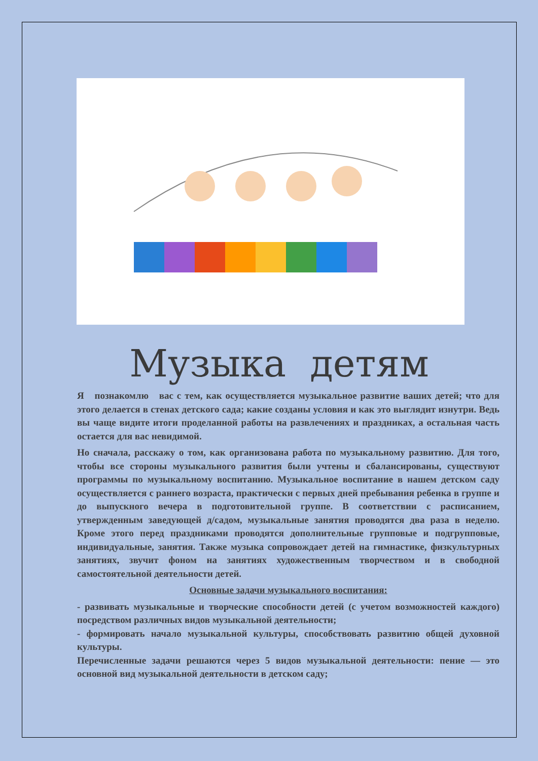Музыка детям
Я познакомлю вас с тем, как осуществляется музыкальное развитие ваших детей; что для этого делается в стенах детского сада; какие созданы условия и как это выглядит изнутри. Ведь вы чаще видите итоги проделанной работы на развлечениях и праздниках, а остальная часть остается для вас невидимой.
Но сначала, расскажу о том, как организована работа по музыкальному развитию. Для того, чтобы все стороны музыкального развития были учтены и сбалансированы, существуют программы по музыкальному воспитанию. Музыкальное воспитание в нашем детском саду осуществляется с раннего возраста, практически с первых дней пребывания ребенка в группе и до выпускного вечера в подготовительной группе. В соответствии с расписанием, утвержденным заведующей д/садом, музыкальные занятия проводятся два раза в неделю. Кроме этого перед праздниками проводятся дополнительные групповые и подгрупповые, индивидуальные, занятия. Также музыка сопровождает детей на гимнастике, физкультурных занятиях, звучит фоном на занятиях художественным творчеством и в свободной самостоятельной деятельности детей.
Основные задачи музыкального воспитания:
- развивать музыкальные и творческие способности детей (с учетом возможностей каждого) посредством различных видов музыкальной деятельности;
- формировать начало музыкальной культуры, способствовать развитию общей духовной культуры.
Перечисленные задачи решаются через 5 видов музыкальной деятельности: пение — это основной вид музыкальной деятельности в детском саду;